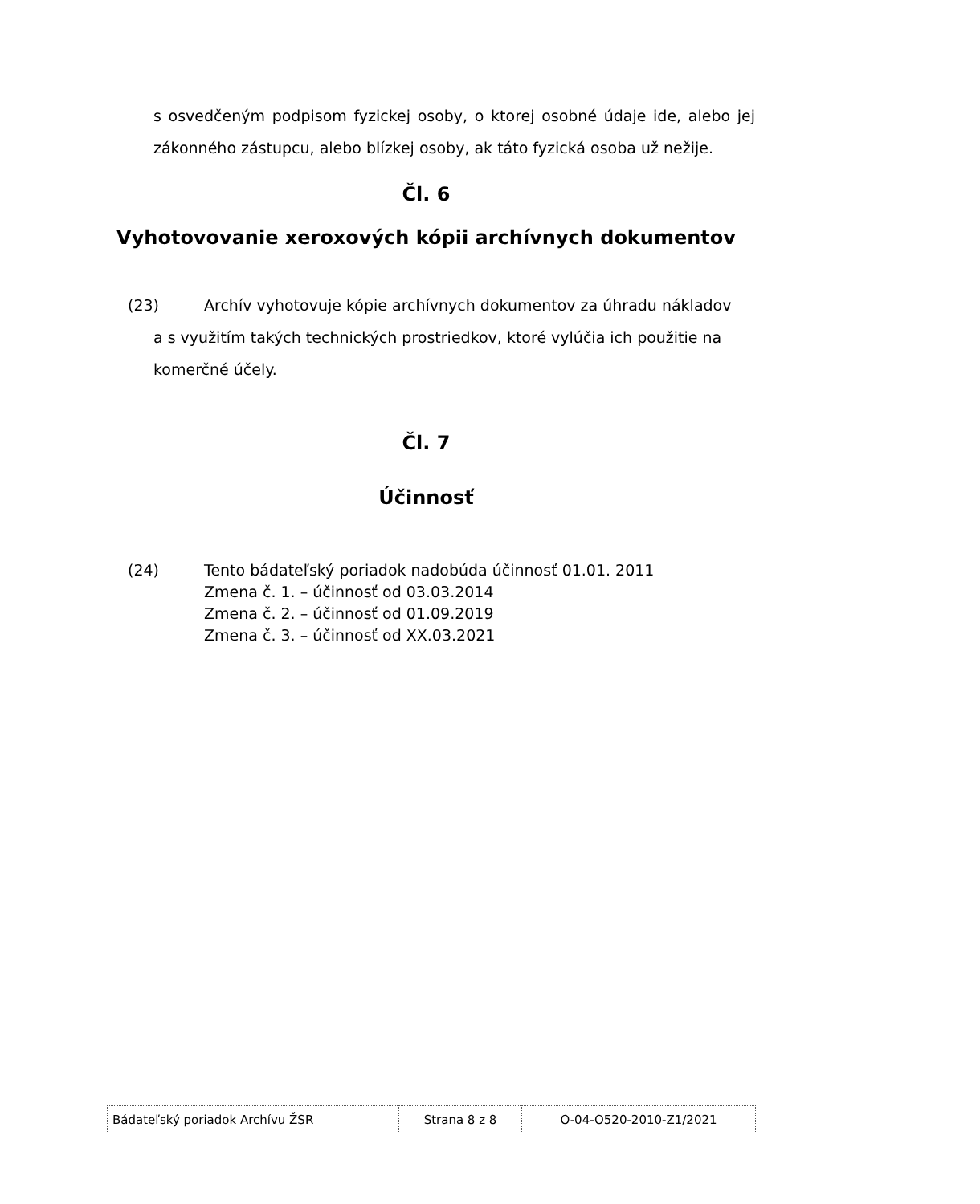s osvedčeným podpisom fyzickej osoby, o ktorej osobné údaje ide, alebo jej zákonného zástupcu, alebo blízkej osoby, ak táto fyzická osoba už nežije.
Čl. 6
Vyhotovovanie xeroxových kópii archívnych dokumentov
(23) Archív vyhotovuje kópie archívnych dokumentov za úhradu nákladov
a s využitím takých technických prostriedkov, ktoré vylúčia ich použitie na
komerčné účely.
Čl. 7
Účinnosť
(24) Tento bádateľský poriadok nadobúda účinnosť 01.01. 2011
Zmena č. 1. – účinnosť od 03.03.2014
Zmena č. 2. – účinnosť od 01.09.2019
Zmena č. 3. – účinnosť od XX.03.2021
| Bádateľský poriadok Archívu ŽSR | Strana 8 z 8 | O-04-O520-2010-Z1/2021 |